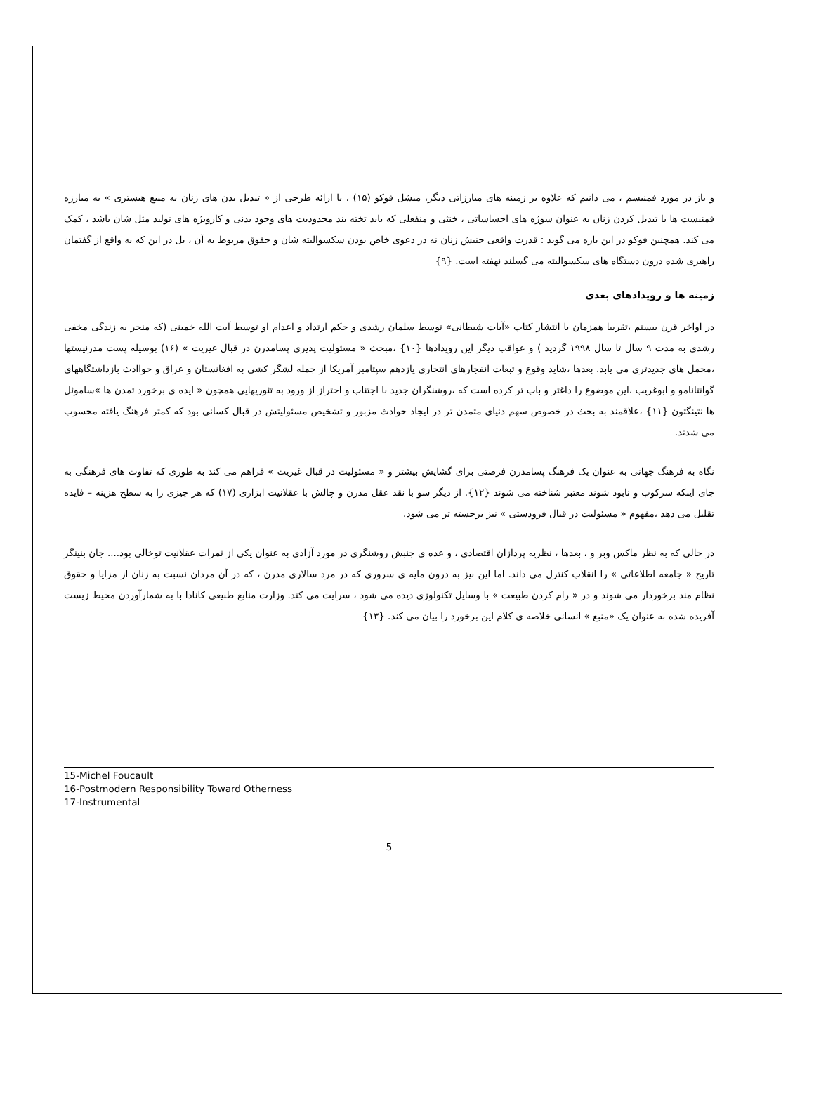و باز در مورد فمنیسم ، می دانیم که علاوه بر زمینه های مبارزاتی دیگر، میشل فوکو (۱۵) ، با ارائه طرحی از « تبدیل بدن های زنان به منبع هیستری » به مبارزه فمنیست ها با تبدیل کردن زنان به عنوان سوژه های احساساتی ، خنثی و منفعلی که باید تخته بند محدودیت های وجود بدنی و کارویژه های تولید مثل شان باشد ، کمک می کند. همچنین فوکو در این باره می گوید : قدرت واقعی جنبش زنان نه در دعوی خاص بودن سکسوالیته شان و حقوق مربوط به آن ، بل در این که به واقع از گفتمان راهبری شده درون دستگاه های سکسوالیته می گسلند نهفته است. {۹}
زمینه ها و رویدادهای بعدی
در اواخر قرن بیستم ،تقریبا همزمان با انتشار کتاب «آیات شیطانی» توسط سلمان رشدی و حکم ارتداد و اعدام او توسط آیت الله خمینی (که منجر به زندگی مخفی رشدی به مدت ۹ سال تا سال ۱۹۹۸ گردید ) و عواقب دیگر این رویدادها {۱۰} ،مبحث « مسئولیت پذیری پسامدرن در قبال غیریت » (۱۶) بوسیله پست مدرنیستها ،محمل های جدیدتری می یابد. بعدها ،شاید وقوع و تبعات انفجارهای انتحاری یازدهم سپتامبر آمریکا از جمله لشگر کشی به افغانستان و عراق و حواادث بازداشتگاههای گوانتانامو و ابوغریب ،این موضوع را داغتر و باب تر کرده است که ،روشنگران جدید با اجتناب و احتراز از ورود به تئوریهایی همچون « ایده ی برخورد تمدن ها »ساموئل ها نتینگتون {۱۱} ،علاقمند به بحث در خصوص سهم دنیای متمدن تر در ایجاد حوادث مزبور و تشخیص مسئولیتش در قبال کسانی بود که کمتر فرهنگ یافته محسوب می شدند.
نگاه به فرهنگ جهانی به عنوان یک فرهنگ پسامدرن فرصتی برای گشایش بیشتر و « مسئولیت در قبال غیریت » فراهم می کند به طوری که تفاوت های فرهنگی به جای اینکه سرکوب و نابود شوند معتبر شناخته می شوند {۱۲}. از دیگر سو با نقد عقل مدرن و چالش با عقلانیت ابزاری (۱۷) که هر چیزی را به سطح هزینه – فایده تقلیل می دهد ،مفهوم « مسئولیت در قبال فرودستی » نیز برجسته تر می شود.
در حالی که به نظر ماکس وبر و ، بعدها ، نظریه پردازان اقتصادی ، و عده ی جنبش روشنگری در مورد آزادی به عنوان یکی از ثمرات عقلانیت توخالی بود.... جان بنینگر تاریخ « جامعه اطلاعاتی » را انقلاب کنترل می داند. اما این نیز به درون مایه ی سروری که در مرد سالاری مدرن ، که در آن مردان نسبت به زنان از مزایا و حقوق نظام مند برخوردار می شوند و در « رام کردن طبیعت » با وسایل تکنولوژی دیده می شود ، سرایت می کند. وزارت منابع طبیعی کانادا با به شمارآوردن محیط زیست آفریده شده به عنوان یک «منبع » انسانی خلاصه ی کلام این برخورد را بیان می کند. {۱۳}
15-Michel Foucault
16-Postmodern Responsibility Toward Otherness
17-Instrumental
5